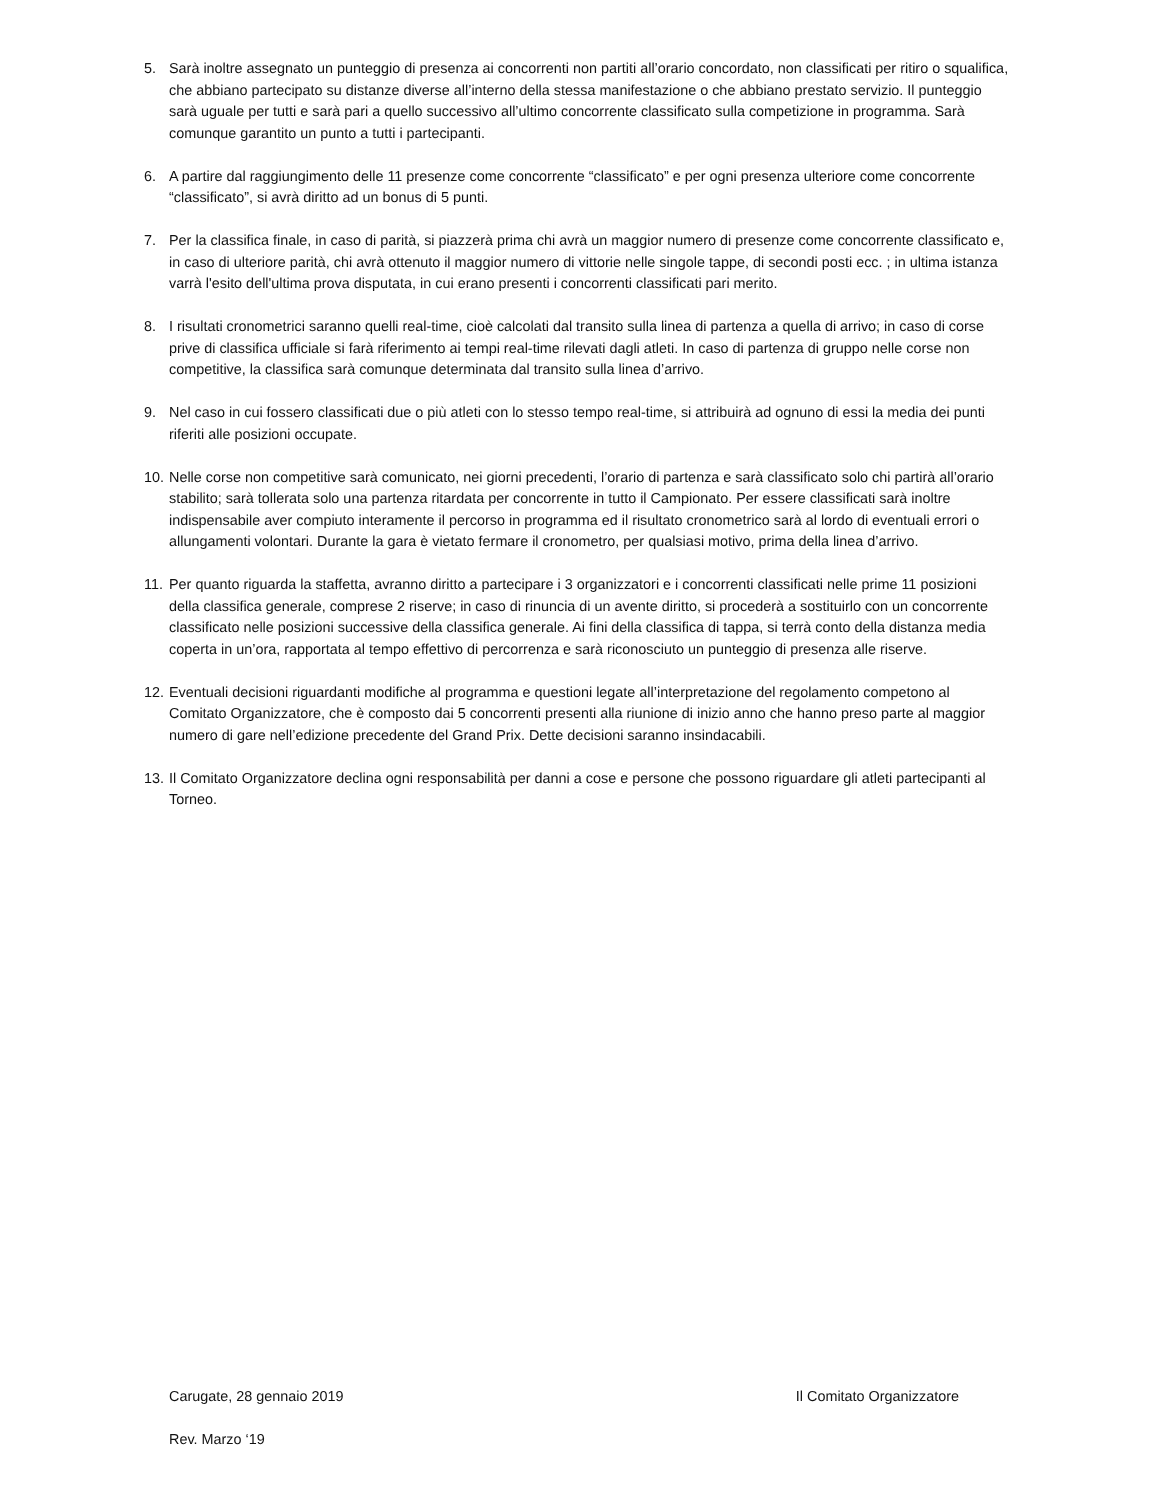5. Sarà inoltre assegnato un punteggio di presenza ai concorrenti non partiti all’orario concordato, non classificati per ritiro o squalifica, che abbiano partecipato su distanze diverse all’interno della stessa manifestazione o che abbiano prestato servizio. Il punteggio sarà uguale per tutti e sarà pari a quello successivo all’ultimo concorrente classificato sulla competizione in programma. Sarà comunque garantito un punto a tutti i partecipanti.
6. A partire dal raggiungimento delle 11 presenze come concorrente “classificato” e per ogni presenza ulteriore come concorrente “classificato”, si avrà diritto ad un bonus di 5 punti.
7. Per la classifica finale, in caso di parità, si piazzerà prima chi avrà un maggior numero di presenze come concorrente classificato e, in caso di ulteriore parità, chi avrà ottenuto il maggior numero di vittorie nelle singole tappe, di secondi posti ecc. ; in ultima istanza varrà l'esito dell'ultima prova disputata, in cui erano presenti i concorrenti classificati pari merito.
8. I risultati cronometrici saranno quelli real-time, cioè calcolati dal transito sulla linea di partenza a quella di arrivo; in caso di corse prive di classifica ufficiale si farà riferimento ai tempi real-time rilevati dagli atleti. In caso di partenza di gruppo nelle corse non competitive, la classifica sarà comunque determinata dal transito sulla linea d’arrivo.
9. Nel caso in cui fossero classificati due o più atleti con lo stesso tempo real-time, si attribuirà ad ognuno di essi la media dei punti riferiti alle posizioni occupate.
10.
Nelle corse non competitive sarà comunicato, nei giorni precedenti, l’orario di partenza e sarà classificato solo chi partirà all’orario stabilito; sarà tollerata solo una partenza ritardata per concorrente in tutto il Campionato. Per essere classificati sarà inoltre indispensabile aver compiuto interamente il percorso in programma ed il risultato cronometrico sarà al lordo di eventuali errori o allungamenti volontari. Durante la gara è vietato fermare il cronometro, per qualsiasi motivo, prima della linea d’arrivo.
11.
Per quanto riguarda la staffetta, avranno diritto a partecipare i 3 organizzatori e i concorrenti classificati nelle prime 11 posizioni della classifica generale, comprese 2 riserve; in caso di rinuncia di un avente diritto, si procederà a sostituirlo con un concorrente classificato nelle posizioni successive della classifica generale. Ai fini della classifica di tappa, si terrà conto della distanza media coperta in un’ora, rapportata al tempo effettivo di percorrenza e sarà riconosciuto un punteggio di presenza alle riserve.
12.
Eventuali decisioni riguardanti modifiche al programma e questioni legate all’interpretazione del regolamento competono al Comitato Organizzatore, che è composto dai 5 concorrenti presenti alla riunione di inizio anno che hanno preso parte al maggior numero di gare nell’edizione precedente del Grand Prix. Dette decisioni saranno insindacabili.
13.
Il Comitato Organizzatore declina ogni responsabilità per danni a cose e persone che possono riguardare gli atleti partecipanti al Torneo.
Carugate, 28 gennaio 2019 Il Comitato Organizzatore
Rev. Marzo ‘19